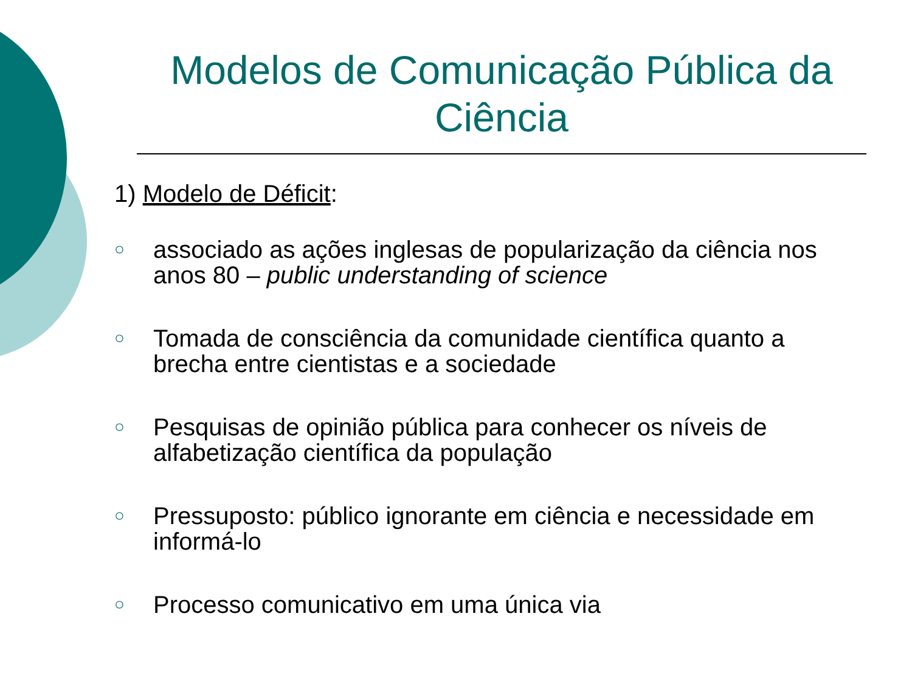Modelos de Comunicação Pública da Ciência
1) Modelo de Déficit:
○ associado as ações inglesas de popularização da ciência nos anos 80 – public understanding of science
○ Tomada de consciência da comunidade científica quanto a brecha entre cientistas e a sociedade
○ Pesquisas de opinião pública para conhecer os níveis de alfabetização científica da população
○ Pressuposto: público ignorante em ciência e necessidade em informá-lo
○ Processo comunicativo em uma única via